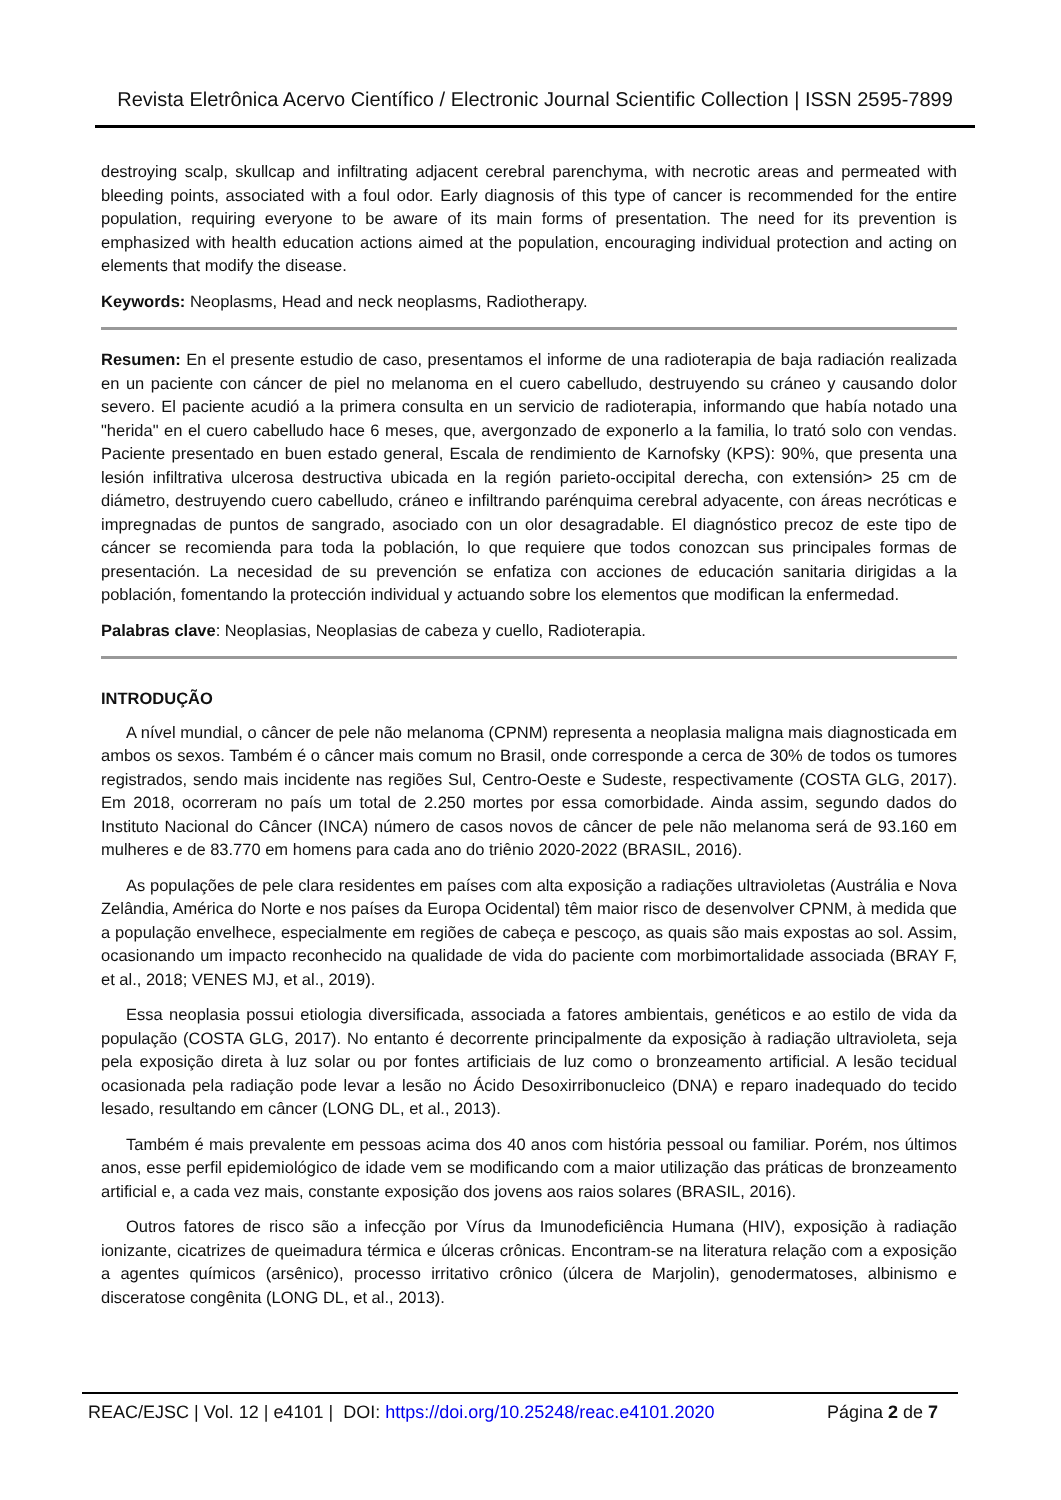Revista Eletrônica Acervo Científico / Electronic Journal Scientific Collection | ISSN 2595-7899
destroying scalp, skullcap and infiltrating adjacent cerebral parenchyma, with necrotic areas and permeated with bleeding points, associated with a foul odor. Early diagnosis of this type of cancer is recommended for the entire population, requiring everyone to be aware of its main forms of presentation. The need for its prevention is emphasized with health education actions aimed at the population, encouraging individual protection and acting on elements that modify the disease.
Keywords: Neoplasms, Head and neck neoplasms, Radiotherapy.
Resumen: En el presente estudio de caso, presentamos el informe de una radioterapia de baja radiación realizada en un paciente con cáncer de piel no melanoma en el cuero cabelludo, destruyendo su cráneo y causando dolor severo. El paciente acudió a la primera consulta en un servicio de radioterapia, informando que había notado una "herida" en el cuero cabelludo hace 6 meses, que, avergonzado de exponerlo a la familia, lo trató solo con vendas. Paciente presentado en buen estado general, Escala de rendimiento de Karnofsky (KPS): 90%, que presenta una lesión infiltrativa ulcerosa destructiva ubicada en la región parieto-occipital derecha, con extensión> 25 cm de diámetro, destruyendo cuero cabelludo, cráneo e infiltrando parénquima cerebral adyacente, con áreas necróticas e impregnadas de puntos de sangrado, asociado con un olor desagradable. El diagnóstico precoz de este tipo de cáncer se recomienda para toda la población, lo que requiere que todos conozcan sus principales formas de presentación. La necesidad de su prevención se enfatiza con acciones de educación sanitaria dirigidas a la población, fomentando la protección individual y actuando sobre los elementos que modifican la enfermedad.
Palabras clave: Neoplasias, Neoplasias de cabeza y cuello, Radioterapia.
INTRODUÇÃO
A nível mundial, o câncer de pele não melanoma (CPNM) representa a neoplasia maligna mais diagnosticada em ambos os sexos. Também é o câncer mais comum no Brasil, onde corresponde a cerca de 30% de todos os tumores registrados, sendo mais incidente nas regiões Sul, Centro-Oeste e Sudeste, respectivamente (COSTA GLG, 2017). Em 2018, ocorreram no país um total de 2.250 mortes por essa comorbidade. Ainda assim, segundo dados do Instituto Nacional do Câncer (INCA) número de casos novos de câncer de pele não melanoma será de 93.160 em mulheres e de 83.770 em homens para cada ano do triênio 2020-2022 (BRASIL, 2016).
As populações de pele clara residentes em países com alta exposição a radiações ultravioletas (Austrália e Nova Zelândia, América do Norte e nos países da Europa Ocidental) têm maior risco de desenvolver CPNM, à medida que a população envelhece, especialmente em regiões de cabeça e pescoço, as quais são mais expostas ao sol. Assim, ocasionando um impacto reconhecido na qualidade de vida do paciente com morbimortalidade associada (BRAY F, et al., 2018; VENES MJ, et al., 2019).
Essa neoplasia possui etiologia diversificada, associada a fatores ambientais, genéticos e ao estilo de vida da população (COSTA GLG, 2017). No entanto é decorrente principalmente da exposição à radiação ultravioleta, seja pela exposição direta à luz solar ou por fontes artificiais de luz como o bronzeamento artificial. A lesão tecidual ocasionada pela radiação pode levar a lesão no Ácido Desoxirribonucleico (DNA) e reparo inadequado do tecido lesado, resultando em câncer (LONG DL, et al., 2013).
Também é mais prevalente em pessoas acima dos 40 anos com história pessoal ou familiar. Porém, nos últimos anos, esse perfil epidemiológico de idade vem se modificando com a maior utilização das práticas de bronzeamento artificial e, a cada vez mais, constante exposição dos jovens aos raios solares (BRASIL, 2016).
Outros fatores de risco são a infecção por Vírus da Imunodeficiência Humana (HIV), exposição à radiação ionizante, cicatrizes de queimadura térmica e úlceras crônicas. Encontram-se na literatura relação com a exposição a agentes químicos (arsênico), processo irritativo crônico (úlcera de Marjolin), genodermatoses, albinismo e disceratose congênita (LONG DL, et al., 2013).
REAC/EJSC | Vol. 12 | e4101 | DOI: https://doi.org/10.25248/reac.e4101.2020 Página 2 de 7